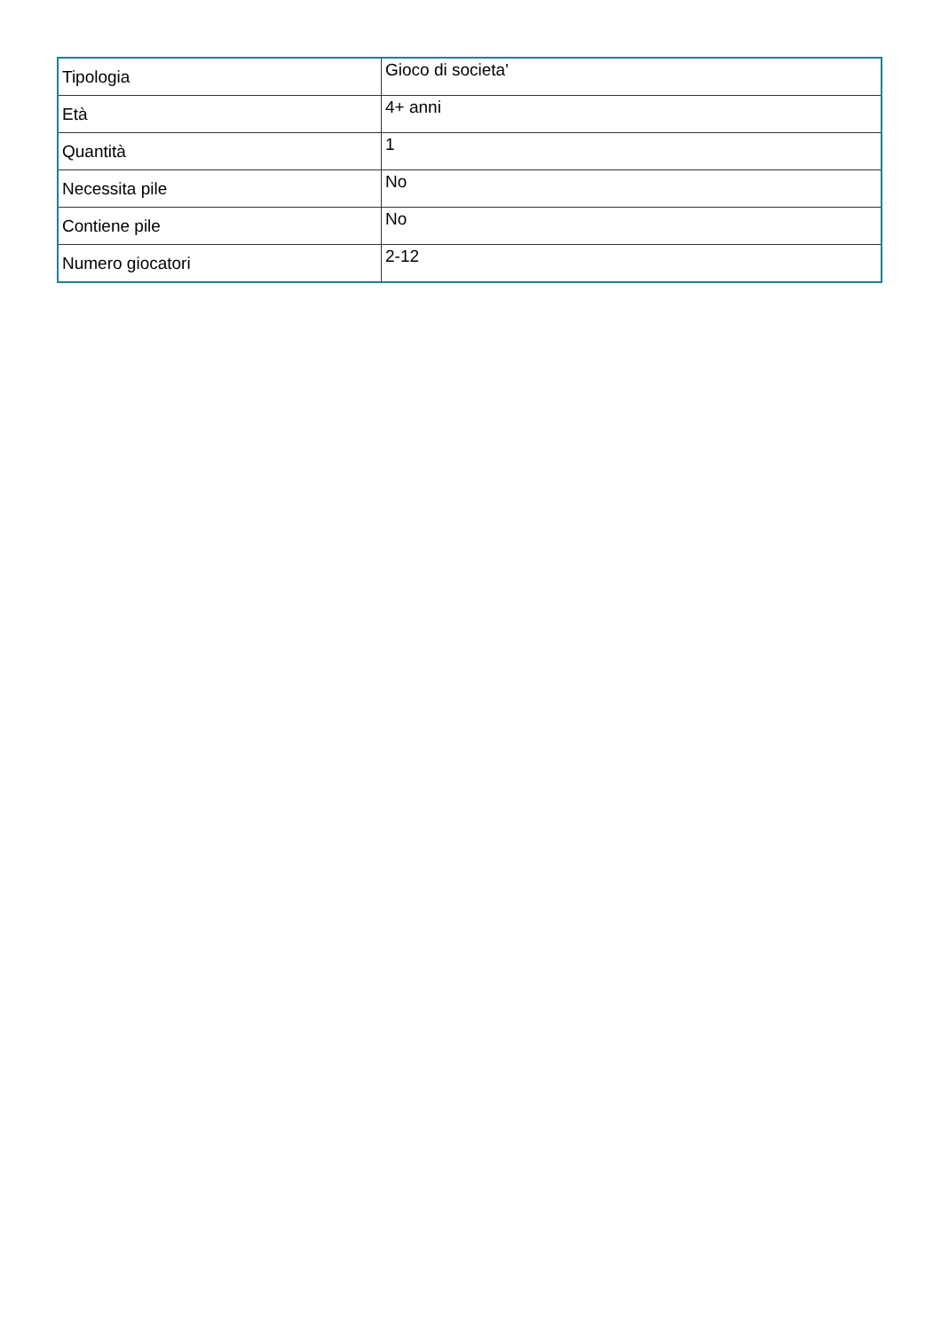| Tipologia | Gioco di societa' |
| Età | 4+ anni |
| Quantità | 1 |
| Necessita pile | No |
| Contiene pile | No |
| Numero giocatori | 2-12 |